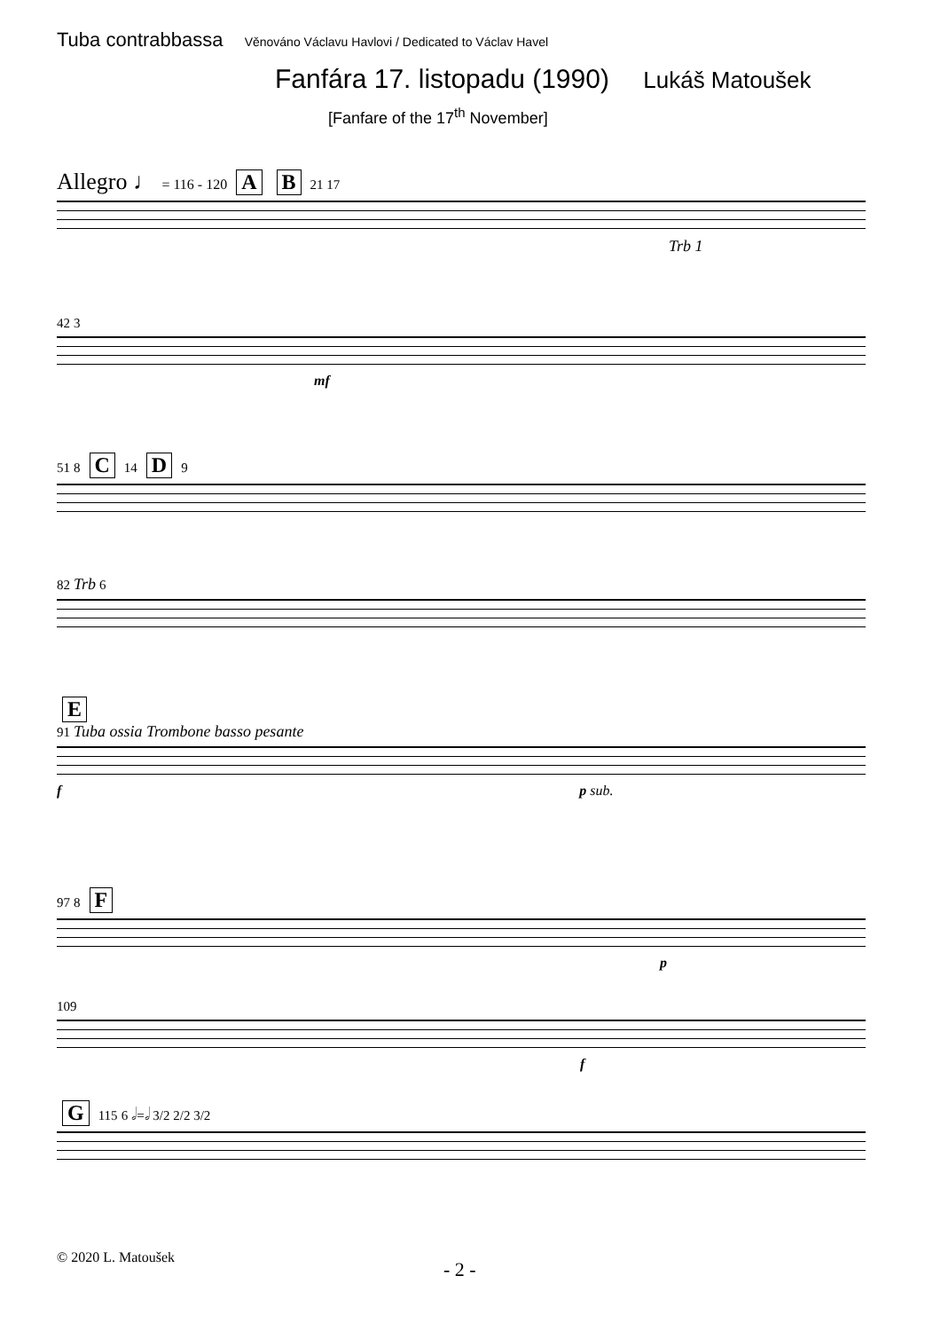Tuba contrabbassa Věnováno Václavu Havlovi / Dedicated to Václav Havel
Fanfára 17. listopadu (1990) Lukáš Matoušek
[Fanfare of the 17<sup>th</sup> November]
Allegro ♩ = 116 - 120 A B 21 17
Trb 1
42 3
mf
51 8 C 14 D 9
82 Trb 6
E
91 Tuba ossia Trombone basso pesante
f p sub.
97 8 F
p
109
f
G 115 6 𝅗𝅥=𝅗𝅥 3/2 2/2 3/2
© 2020 L. Matoušek
- 2 -